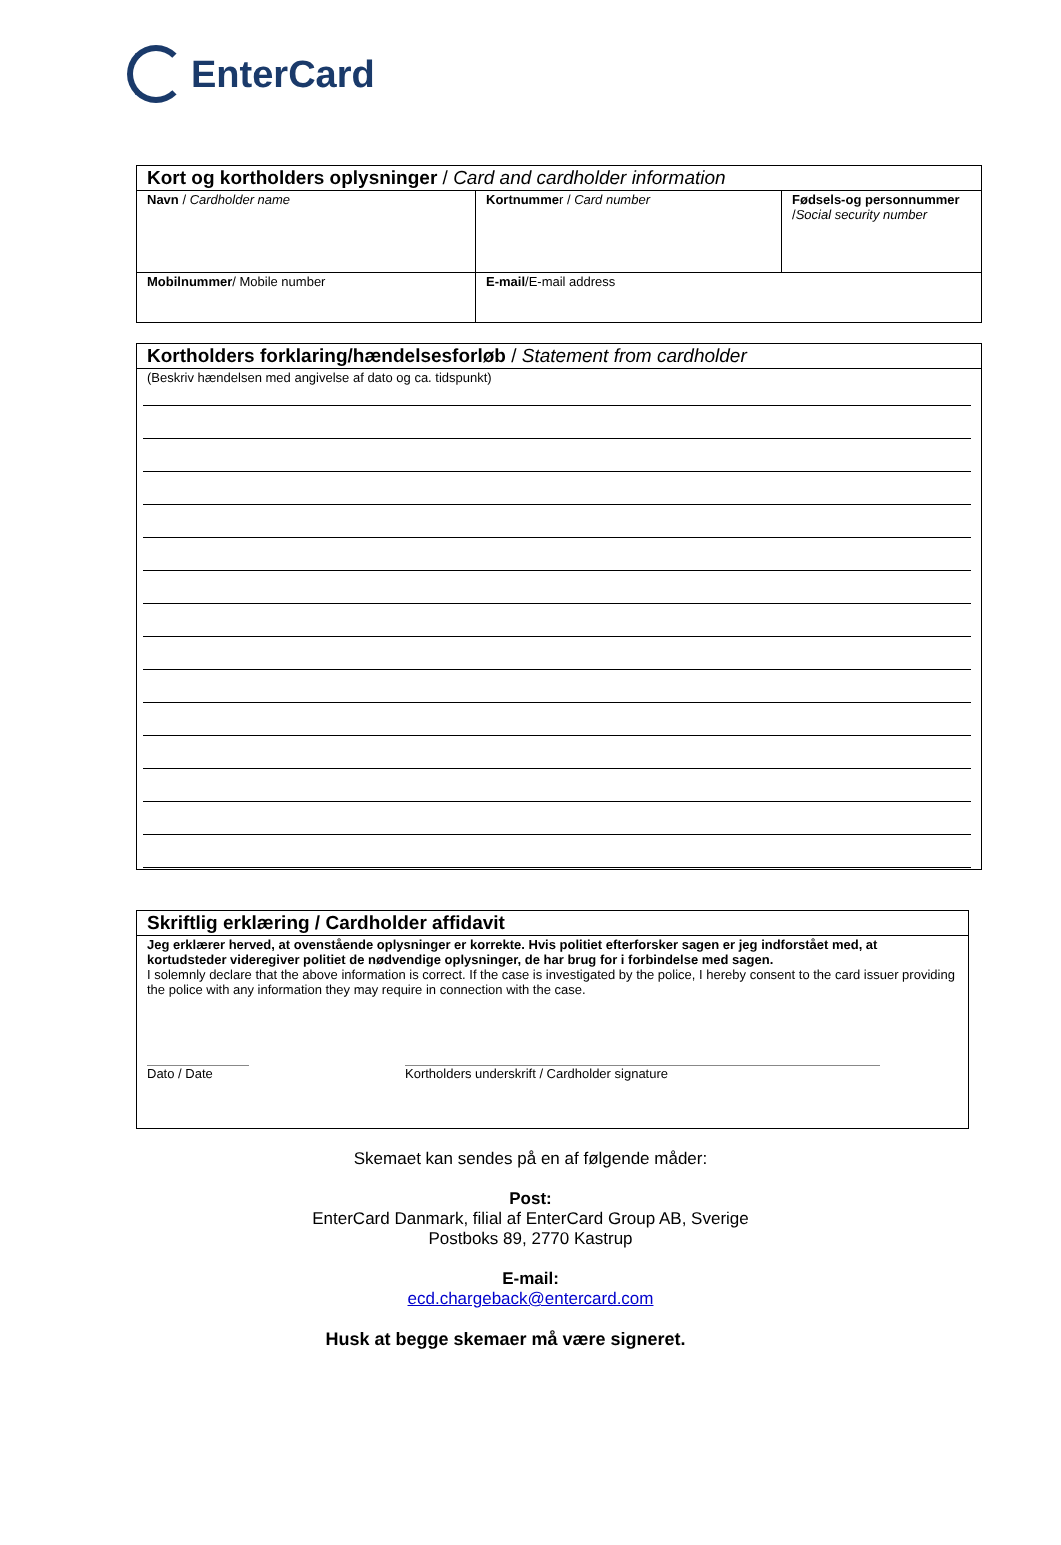EnterCard
| Kort og kortholders oplysninger / Card and cardholder information | | |
| --- | --- | --- |
| Navn / Cardholder name | Kortnumme r / Card number | Fødsels-og personnummer / Social security number |
| Mobilnummer / Mobile number | E-mail /E-mail address | |
| Kortholders forklaring/hændelsesforløb / Statement from cardholder |
| --- |
| (Beskriv hændelsen med angivelse af dato og ca. tidspunkt) |
| Skriftlig erklæring / Cardholder affidavit |
| --- |
| Jeg erklærer herved, at ovenstående oplysninger er korrekte. Hvis politiet efterforsker sagen er jeg indforstået med, at kortudsteder videregiver politiet de nødvendige oplysninger, de har brug for i forbindelse med sagen. I solemnly declare that the above information is correct. If the case is investigated by the police, I hereby consent to the card issuer providing the police with any information they may require in connection with the case. Dato / Date Kortholders underskrift / Cardholder signature |
Skemaet kan sendes på en af følgende måder:
Post:
EnterCard Danmark, filial af EnterCard Group AB, Sverige
Postboks 89, 2770 Kastrup
E-mail:
ecd.chargeback@entercard.com
Husk at begge skemaer må være signeret.